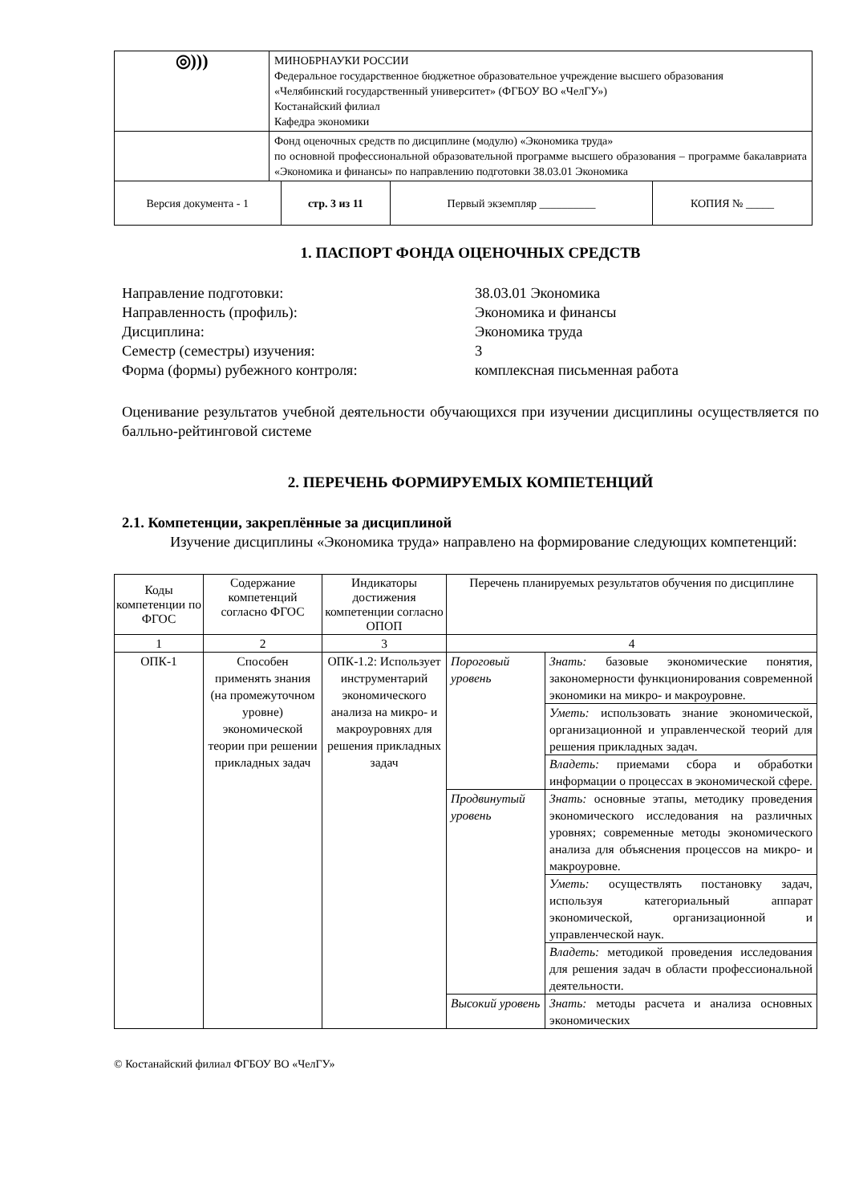| ◎))) | МИНОБРНАУКИ РОССИИ Федеральное государственное бюджетное образовательное учреждение высшего образования «Челябинский государственный университет» (ФГБОУ ВО «ЧелГУ») Костанайский филиал Кафедра экономики | | | |
| | Фонд оценочных средств по дисциплине (модулю) «Экономика труда» по основной профессиональной образовательной программе высшего образования – программе бакалавриата «Экономика и финансы» по направлению подготовки 38.03.01 Экономика | | | |
| Версия документа - 1 | | стр. 3 из 11 | Первый экземпляр __________ | КОПИЯ № _____ |
1. ПАСПОРТ ФОНДА ОЦЕНОЧНЫХ СРЕДСТВ
Направление подготовки: 38.03.01 Экономика
Направленность (профиль): Экономика и финансы
Дисциплина: Экономика труда
Семестр (семестры) изучения: 3
Форма (формы) рубежного контроля: комплексная письменная работа
Оценивание результатов учебной деятельности обучающихся при изучении дисциплины осуществляется по балльно-рейтинговой системе
2. ПЕРЕЧЕНЬ ФОРМИРУЕМЫХ КОМПЕТЕНЦИЙ
2.1. Компетенции, закреплённые за дисциплиной
Изучение дисциплины «Экономика труда» направлено на формирование следующих компетенций:
| Коды компетенции по ФГОС | Содержание компетенций согласно ФГОС | Индикаторы достижения компетенции согласно ОПОП | Перечень планируемых результатов обучения по дисциплине | |
| --- | --- | --- | --- | --- |
| 1 | 2 | 3 | 4 | |
| ОПК-1 | Способен применять знания (на промежуточном уровне) экономической теории при решении прикладных задач | ОПК-1.2: Использует инструментарий экономического анализа на микро- и макроуровнях для решения прикладных задач | Пороговый уровень | Знать: базовые экономические понятия, закономерности функционирования современной экономики на микро- и макроуровне. |
| | | | | Уметь: использовать знание экономической, организационной и управленческой теорий для решения прикладных задач. |
| | | | | Владеть: приемами сбора и обработки информации о процессах в экономической сфере. |
| | | | Продвинутый уровень | Знать: основные этапы, методику проведения экономического исследования на различных уровнях; современные методы экономического анализа для объяснения процессов на микро- и макроуровне. |
| | | | | Уметь: осуществлять постановку задач, используя категориальный аппарат экономической, организационной и управленческой наук. |
| | | | | Владеть: методикой проведения исследования для решения задач в области профессиональной деятельности. |
| | | | Высокий уровень | Знать: методы расчета и анализа основных экономических |
© Костанайский филиал ФГБОУ ВО «ЧелГУ»